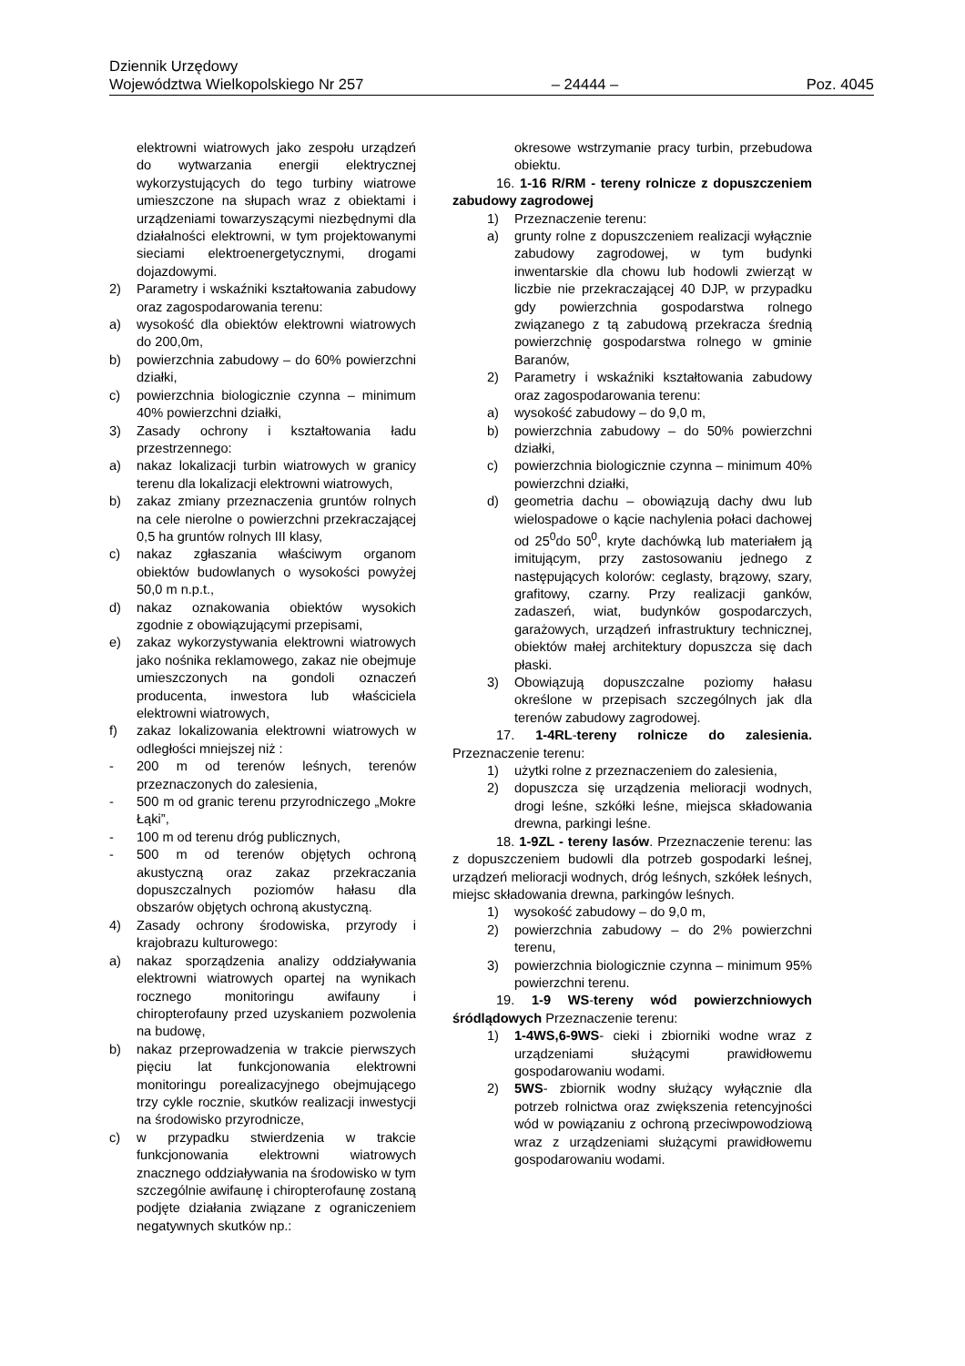Dziennik Urzędowy
Województwa Wielkopolskiego Nr 257 – 24444 – Poz. 4045
elektrowni wiatrowych jako zespołu urządzeń do wytwarzania energii elektrycznej wykorzystujących do tego turbiny wiatrowe umieszczone na słupach wraz z obiektami i urządzeniami towarzyszącymi niezbędnymi dla działalności elektrowni, w tym projektowanymi sieciami elektroenergetycznymi, drogami dojazdowymi.
2) Parametry i wskaźniki kształtowania zabudowy oraz zagospodarowania terenu:
a) wysokość dla obiektów elektrowni wiatrowych do 200,0m,
b) powierzchnia zabudowy – do 60% powierzchni działki,
c) powierzchnia biologicznie czynna – minimum 40% powierzchni działki,
3) Zasady ochrony i kształtowania ładu przestrzennego:
a) nakaz lokalizacji turbin wiatrowych w granicy terenu dla lokalizacji elektrowni wiatrowych,
b) zakaz zmiany przeznaczenia gruntów rolnych na cele nierolne o powierzchni przekraczającej 0,5 ha gruntów rolnych III klasy,
c) nakaz zgłaszania właściwym organom obiektów budowlanych o wysokości powyżej 50,0 m n.p.t.,
d) nakaz oznakowania obiektów wysokich zgodnie z obowiązującymi przepisami,
e) zakaz wykorzystywania elektrowni wiatrowych jako nośnika reklamowego, zakaz nie obejmuje umieszczonych na gondoli oznaczeń producenta, inwestora lub właściciela elektrowni wiatrowych,
f) zakaz lokalizowania elektrowni wiatrowych w odległości mniejszej niż :
- 200 m od terenów leśnych, terenów przeznaczonych do zalesienia,
- 500 m od granic terenu przyrodniczego „Mokre Łąki”,
- 100 m od terenu dróg publicznych,
- 500 m od terenów objętych ochroną akustyczną oraz zakaz przekraczania dopuszczalnych poziomów hałasu dla obszarów objętych ochroną akustyczną.
4) Zasady ochrony środowiska, przyrody i krajobrazu kulturowego:
a) nakaz sporządzenia analizy oddziaływania elektrowni wiatrowych opartej na wynikach rocznego monitoringu awifauny i chiropterofauny przed uzyskaniem pozwolenia na budowę,
b) nakaz przeprowadzenia w trakcie pierwszych pięciu lat funkcjonowania elektrowni monitoringu porealizacyjnego obejmującego trzy cykle rocznie, skutków realizacji inwestycji na środowisko przyrodnicze,
c) w przypadku stwierdzenia w trakcie funkcjonowania elektrowni wiatrowych znacznego oddziaływania na środowisko w tym szczególnie awifaunę i chiropterofaunę zostaną podjęte działania związane z ograniczeniem negatywnych skutków np.:
okresowe wstrzymanie pracy turbin, przebudowa obiektu.
16. 1-16 R/RM - tereny rolnicze z dopuszczeniem zabudowy zagrodowej
1) Przeznaczenie terenu:
a) grunty rolne z dopuszczeniem realizacji wyłącznie zabudowy zagrodowej, w tym budynki inwentarskie dla chowu lub hodowli zwierząt w liczbie nie przekraczającej 40 DJP, w przypadku gdy powierzchnia gospodarstwa rolnego związanego z tą zabudową przekracza średnią powierzchnię gospodarstwa rolnego w gminie Baranów,
2) Parametry i wskaźniki kształtowania zabudowy oraz zagospodarowania terenu:
a) wysokość zabudowy – do 9,0 m,
b) powierzchnia zabudowy – do 50% powierzchni działki,
c) powierzchnia biologicznie czynna – minimum 40% powierzchni działki,
d) geometria dachu – obowiązują dachy dwu lub wielospadowe o kącie nachylenia połaci dachowej od 25<sup>0</sup>do 50<sup>0</sup>, kryte dachówką lub materiałem ją imitującym, przy zastosowaniu jednego z następujących kolorów: ceglasty, brązowy, szary, grafitowy, czarny. Przy realizacji ganków, zadaszeń, wiat, budynków gospodarczych, garażowych, urządzeń infrastruktury technicznej, obiektów małej architektury dopuszcza się dach płaski.
3) Obowiązują dopuszczalne poziomy hałasu określone w przepisach szczególnych jak dla terenów zabudowy zagrodowej.
17. 1-4RL-tereny rolnicze do zalesienia. Przeznaczenie terenu:
1) użytki rolne z przeznaczeniem do zalesienia,
2) dopuszcza się urządzenia melioracji wodnych, drogi leśne, szkółki leśne, miejsca składowania drewna, parkingi leśne.
18. 1-9ZL - tereny lasów. Przeznaczenie terenu: las z dopuszczeniem budowli dla potrzeb gospodarki leśnej, urządzeń melioracji wodnych, dróg leśnych, szkółek leśnych, miejsc składowania drewna, parkingów leśnych.
1) wysokość zabudowy – do 9,0 m,
2) powierzchnia zabudowy – do 2% powierzchni terenu,
3) powierzchnia biologicznie czynna – minimum 95% powierzchni terenu.
19. 1-9 WS-tereny wód powierzchniowych śródlądowych Przeznaczenie terenu:
1) 1-4WS,6-9WS- cieki i zbiorniki wodne wraz z urządzeniami służącymi prawidłowemu gospodarowaniu wodami.
2) 5WS- zbiornik wodny służący wyłącznie dla potrzeb rolnictwa oraz zwiększenia retencyjności wód w powiązaniu z ochroną przeciwpowodziową wraz z urządzeniami służącymi prawidłowemu gospodarowaniu wodami.